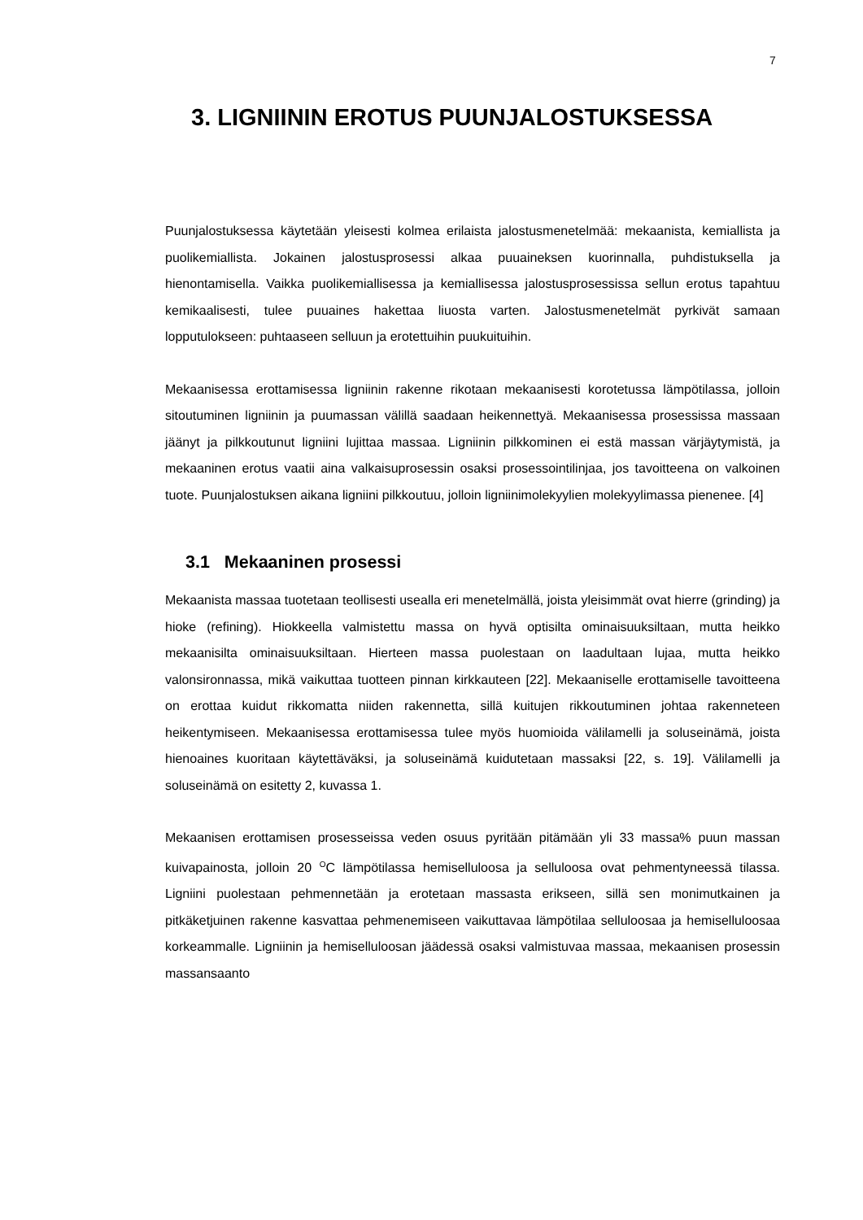7
3. LIGNIININ EROTUS PUUNJALOSTUKSESSA
Puunjalostuksessa käytetään yleisesti kolmea erilaista jalostusmenetelmää: mekaanista, kemiallista ja puolikemiallista. Jokainen jalostusprosessi alkaa puuaineksen kuorinnalla, puhdistuksella ja hienontamisella. Vaikka puolikemiallisessa ja kemiallisessa jalostusprosessissa sellun erotus tapahtuu kemikaalisesti, tulee puuaines hakettaa liuosta varten. Jalostusmenetelmät pyrkivät samaan lopputulokseen: puhtaaseen selluun ja erotettuihin puukuituihin.
Mekaanisessa erottamisessa ligniinin rakenne rikotaan mekaanisesti korotetussa lämpötilassa, jolloin sitoutuminen ligniinin ja puumassan välillä saadaan heikennettyä. Mekaanisessa prosessissa massaan jäänyt ja pilkkoutunut ligniini lujittaa massaa. Ligniinin pilkkominen ei estä massan värjäytymistä, ja mekaaninen erotus vaatii aina valkaisuprosessin osaksi prosessointilinjaa, jos tavoitteena on valkoinen tuote. Puunjalostuksen aikana ligniini pilkkoutuu, jolloin ligniinimolekyylien molekyylimassa pienenee. [4]
3.1 Mekaaninen prosessi
Mekaanista massaa tuotetaan teollisesti usealla eri menetelmällä, joista yleisimmät ovat hierre (grinding) ja hioke (refining). Hiokkeella valmistettu massa on hyvä optisilta ominaisuuksiltaan, mutta heikko mekaanisilta ominaisuuksiltaan. Hierteen massa puolestaan on laadultaan lujaa, mutta heikko valonsironnassa, mikä vaikuttaa tuotteen pinnan kirkkauteen [22]. Mekaaniselle erottamiselle tavoitteena on erottaa kuidut rikkomatta niiden rakennetta, sillä kuitujen rikkoutuminen johtaa rakenneteen heikentymiseen. Mekaanisessa erottamisessa tulee myös huomioida välilamelli ja soluseinämä, joista hienoaines kuoritaan käytettäväksi, ja soluseinämä kuidutetaan massaksi [22, s. 19]. Välilamelli ja soluseinämä on esitetty 2, kuvassa 1.
Mekaanisen erottamisen prosesseissa veden osuus pyritään pitämään yli 33 massa% puun massan kuivapainosta, jolloin 20 <sup>O</sup>C lämpötilassa hemiselluloosa ja selluloosa ovat pehmentyneessä tilassa. Ligniini puolestaan pehmennetään ja erotetaan massasta erikseen, sillä sen monimutkainen ja pitkäketjuinen rakenne kasvattaa pehmenemiseen vaikuttavaa lämpötilaa selluloosaa ja hemiselluloosaa korkeammalle. Ligniinin ja hemiselluloosan jäädessä osaksi valmistuvaa massaa, mekaanisen prosessin massansaanto